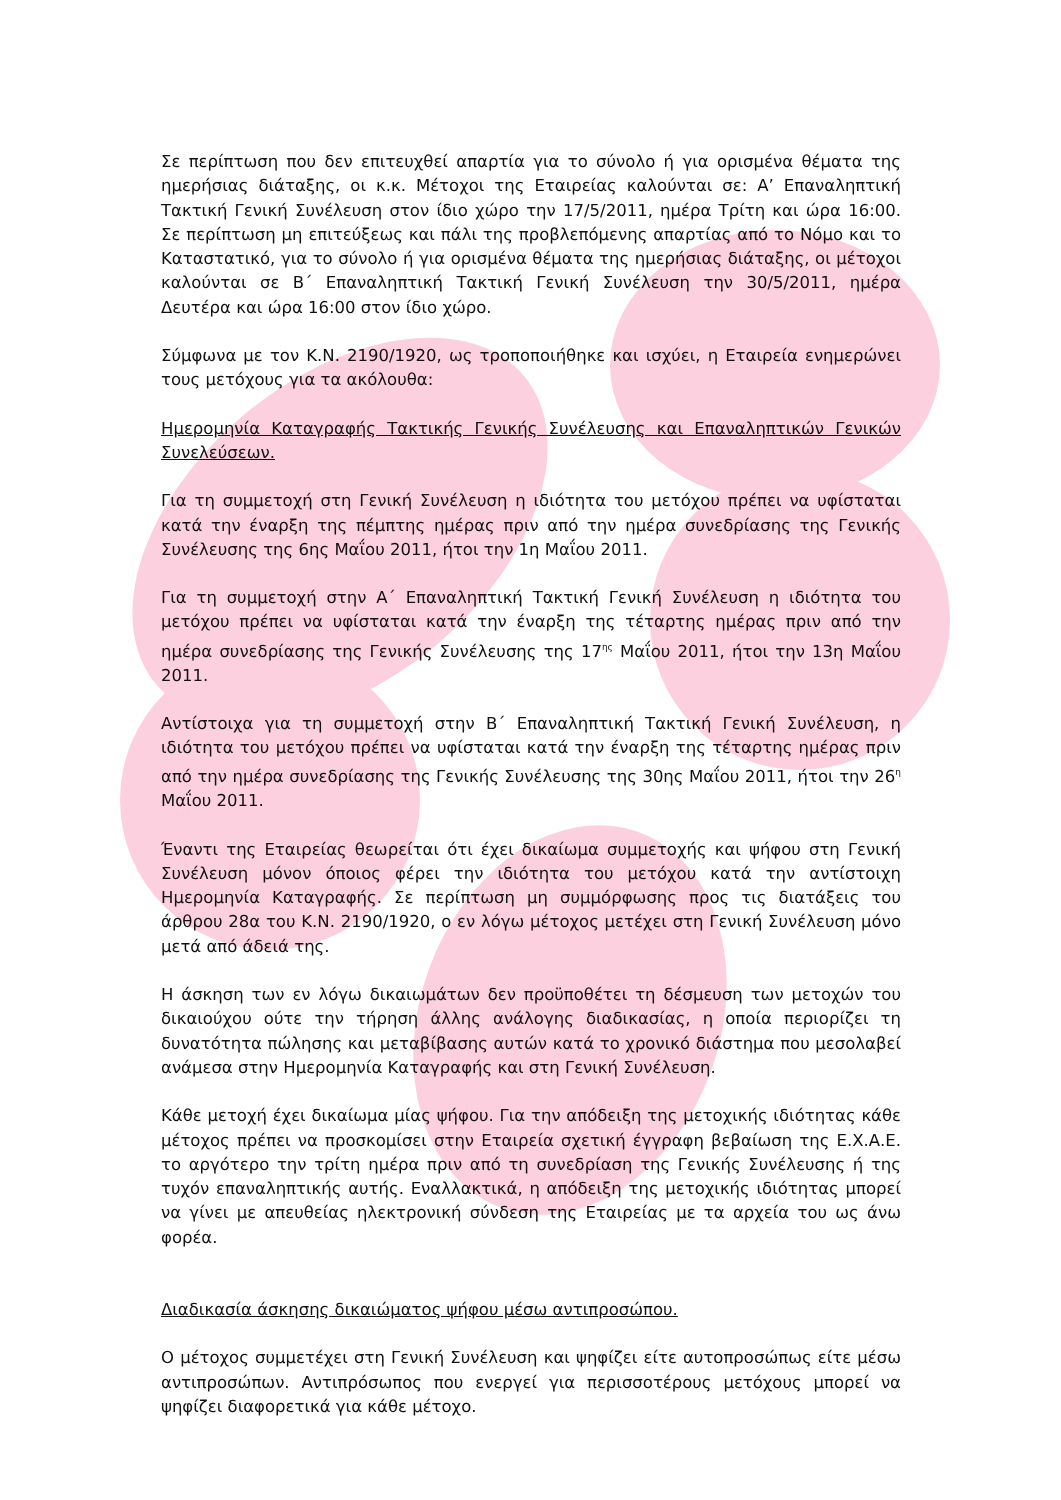Σε περίπτωση που δεν επιτευχθεί απαρτία για το σύνολο ή για ορισμένα θέματα της ημερήσιας διάταξης, οι κ.κ. Μέτοχοι της Εταιρείας καλούνται σε: Α’ Επαναληπτική Τακτική Γενική Συνέλευση στον ίδιο χώρο την 17/5/2011, ημέρα Τρίτη και ώρα 16:00. Σε περίπτωση μη επιτεύξεως και πάλι της προβλεπόμενης απαρτίας από το Νόμο και το Καταστατικό, για το σύνολο ή για ορισμένα θέματα της ημερήσιας διάταξης, οι μέτοχοι καλούνται σε Β΄ Επαναληπτική Τακτική Γενική Συνέλευση την 30/5/2011, ημέρα Δευτέρα και ώρα 16:00 στον ίδιο χώρο.
Σύμφωνα με τον Κ.Ν. 2190/1920, ως τροποποιήθηκε και ισχύει, η Εταιρεία ενημερώνει τους μετόχους για τα ακόλουθα:
Ημερομηνία Καταγραφής Τακτικής Γενικής Συνέλευσης και Επαναληπτικών Γενικών Συνελεύσεων.
Για τη συμμετοχή στη Γενική Συνέλευση η ιδιότητα του μετόχου πρέπει να υφίσταται κατά την έναρξη της πέμπτης ημέρας πριν από την ημέρα συνεδρίασης της Γενικής Συνέλευσης της 6ης Μαΐου 2011, ήτοι την 1η Μαΐου 2011.
Για τη συμμετοχή στην Α΄ Επαναληπτική Τακτική Γενική Συνέλευση η ιδιότητα του μετόχου πρέπει να υφίσταται κατά την έναρξη της τέταρτης ημέρας πριν από την ημέρα συνεδρίασης της Γενικής Συνέλευσης της 17<sup>ης</sup> Μαΐου 2011, ήτοι την 13η Μαΐου 2011.
Αντίστοιχα για τη συμμετοχή στην Β΄ Επαναληπτική Τακτική Γενική Συνέλευση, η ιδιότητα του μετόχου πρέπει να υφίσταται κατά την έναρξη της τέταρτης ημέρας πριν από την ημέρα συνεδρίασης της Γενικής Συνέλευσης της 30ης Μαΐου 2011, ήτοι την 26<sup>η</sup> Μαΐου 2011.
Έναντι της Εταιρείας θεωρείται ότι έχει δικαίωμα συμμετοχής και ψήφου στη Γενική Συνέλευση μόνον όποιος φέρει την ιδιότητα του μετόχου κατά την αντίστοιχη Ημερομηνία Καταγραφής. Σε περίπτωση μη συμμόρφωσης προς τις διατάξεις του άρθρου 28α του Κ.Ν. 2190/1920, ο εν λόγω μέτοχος μετέχει στη Γενική Συνέλευση μόνο μετά από άδειά της.
Η άσκηση των εν λόγω δικαιωμάτων δεν προϋποθέτει τη δέσμευση των μετοχών του δικαιούχου ούτε την τήρηση άλλης ανάλογης διαδικασίας, η οποία περιορίζει τη δυνατότητα πώλησης και μεταβίβασης αυτών κατά το χρονικό διάστημα που μεσολαβεί ανάμεσα στην Ημερομηνία Καταγραφής και στη Γενική Συνέλευση.
Κάθε μετοχή έχει δικαίωμα μίας ψήφου. Για την απόδειξη της μετοχικής ιδιότητας κάθε μέτοχος πρέπει να προσκομίσει στην Εταιρεία σχετική έγγραφη βεβαίωση της Ε.Χ.Α.Ε. το αργότερο την τρίτη ημέρα πριν από τη συνεδρίαση της Γενικής Συνέλευσης ή της τυχόν επαναληπτικής αυτής. Εναλλακτικά, η απόδειξη της μετοχικής ιδιότητας μπορεί να γίνει με απευθείας ηλεκτρονική σύνδεση της Εταιρείας με τα αρχεία του ως άνω φορέα.
Διαδικασία άσκησης δικαιώματος ψήφου μέσω αντιπροσώπου.
Ο μέτοχος συμμετέχει στη Γενική Συνέλευση και ψηφίζει είτε αυτοπροσώπως είτε μέσω αντιπροσώπων. Αντιπρόσωπος που ενεργεί για περισσοτέρους μετόχους μπορεί να ψηφίζει διαφορετικά για κάθε μέτοχο.